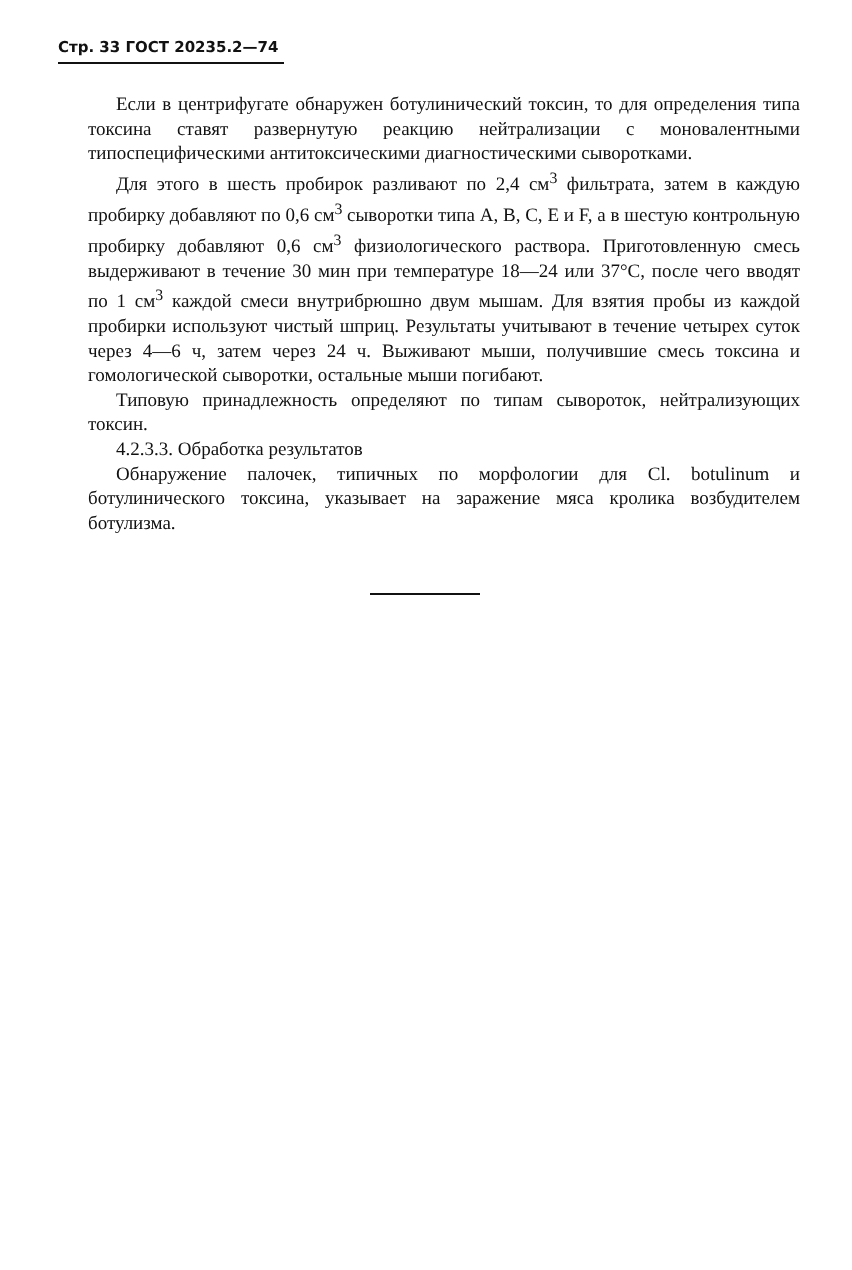Стр. 33 ГОСТ 20235.2—74
Если в центрифугате обнаружен ботулинический токсин, то для определения типа токсина ставят развернутую реакцию нейтрализации с моновалентными типоспецифическими антитоксическими диагностическими сыворотками.
Для этого в шесть пробирок разливают по 2,4 см<sup>3</sup> фильтрата, затем в каждую пробирку добавляют по 0,6 см<sup>3</sup> сыворотки типа А, В, С, Е и F, а в шестую контрольную пробирку добавляют 0,6 см<sup>3</sup> физиологического раствора. Приготовленную смесь выдерживают в течение 30 мин при температуре 18—24 или 37°С, после чего вводят по 1 см<sup>3</sup> каждой смеси внутрибрюшно двум мышам. Для взятия пробы из каждой пробирки используют чистый шприц. Результаты учитывают в течение четырех суток через 4—6 ч, затем через 24 ч. Выживают мыши, получившие смесь токсина и гомологической сыворотки, остальные мыши погибают.
Типовую принадлежность определяют по типам сывороток, нейтрализующих токсин.
4.2.3.3. Обработка результатов
Обнаружение палочек, типичных по морфологии для Cl. botulinum и ботулинического токсина, указывает на заражение мяса кролика возбудителем ботулизма.